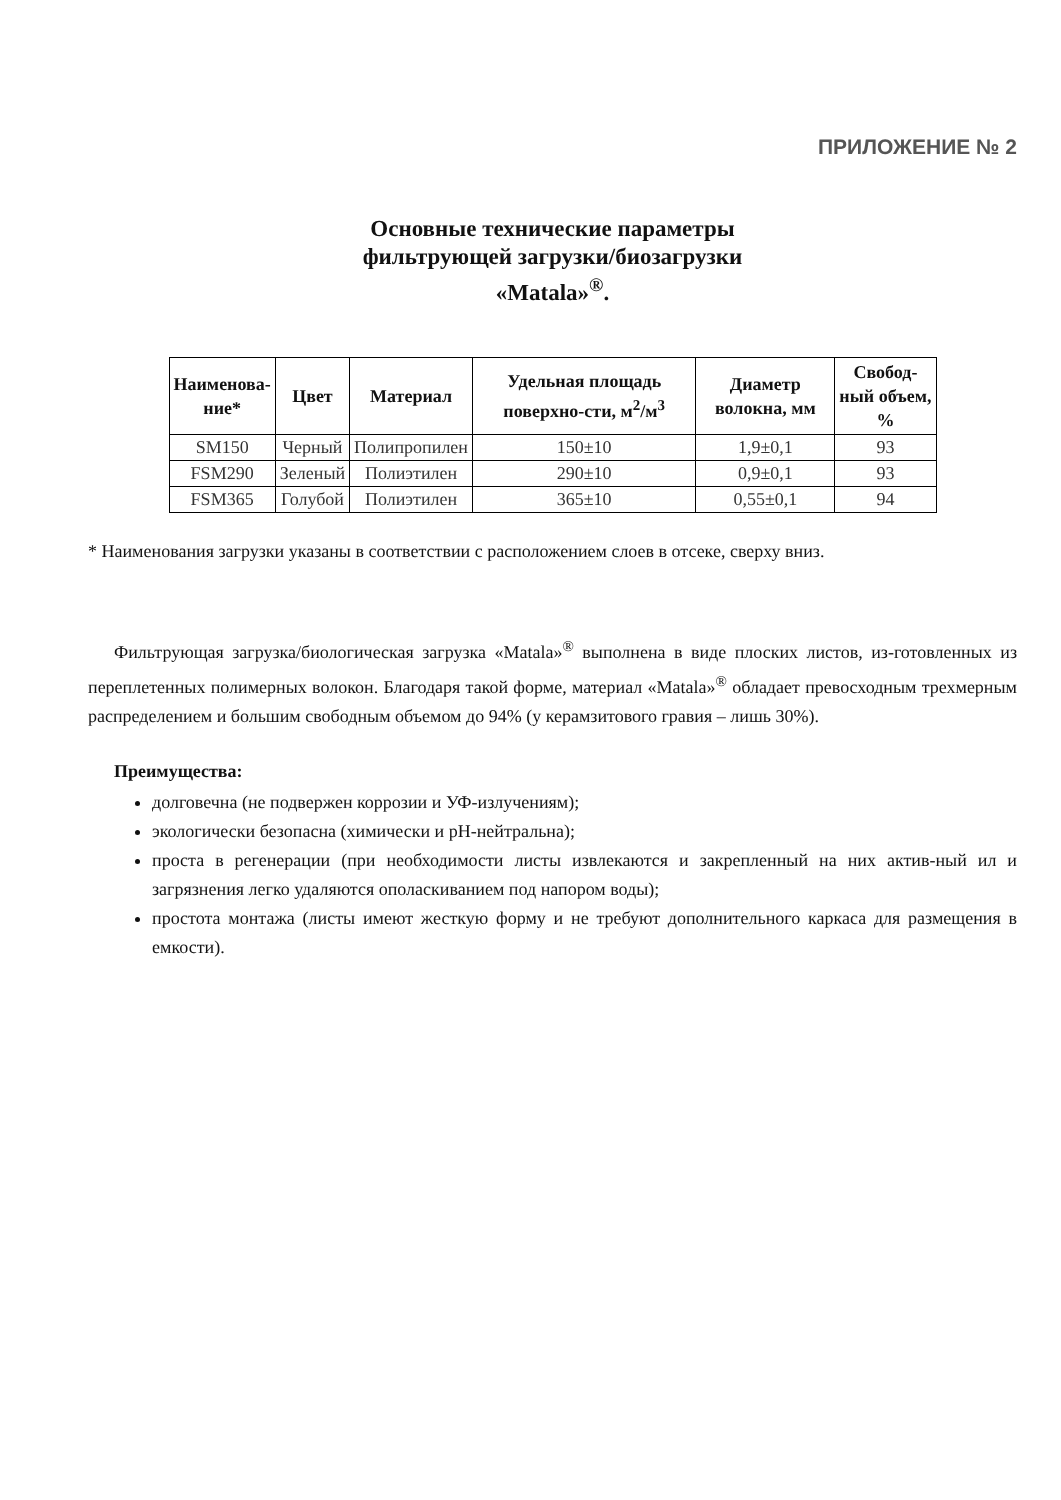ПРИЛОЖЕНИЕ № 2
Основные технические параметры
фильтрующей загрузки/биозагрузки
«Matala»<sup>®</sup>.
| Наименова- ние* | Цвет | Материал | Удельная площадь поверхно-сти, м<sup>2</sup>/м<sup>3</sup> | Диаметр волокна, мм | Свобод- ный объем, % |
| --- | --- | --- | --- | --- | --- |
| SM150 | Черный | Полипропилен | 150±10 | 1,9±0,1 | 93 |
| FSM290 | Зеленый | Полиэтилен | 290±10 | 0,9±0,1 | 93 |
| FSM365 | Голубой | Полиэтилен | 365±10 | 0,55±0,1 | 94 |
* Наименования загрузки указаны в соответствии с расположением слоев в отсеке, сверху вниз.
Фильтрующая загрузка/биологическая загрузка «Matala»<sup>®</sup> выполнена в виде плоских листов, из-готовленных из переплетенных полимерных волокон. Благодаря такой форме, материал «Matala»<sup>®</sup> обладает превосходным трехмерным распределением и большим свободным объемом до 94% (у керамзитового гравия – лишь 30%).
Преимущества:
долговечна (не подвержен коррозии и УФ-излучениям);
экологически безопасна (химически и pH-нейтральна);
проста в регенерации (при необходимости листы извлекаются и закрепленный на них актив-ный ил и загрязнения легко удаляются ополаскиванием под напором воды);
простота монтажа (листы имеют жесткую форму и не требуют дополнительного каркаса для размещения в емкости).